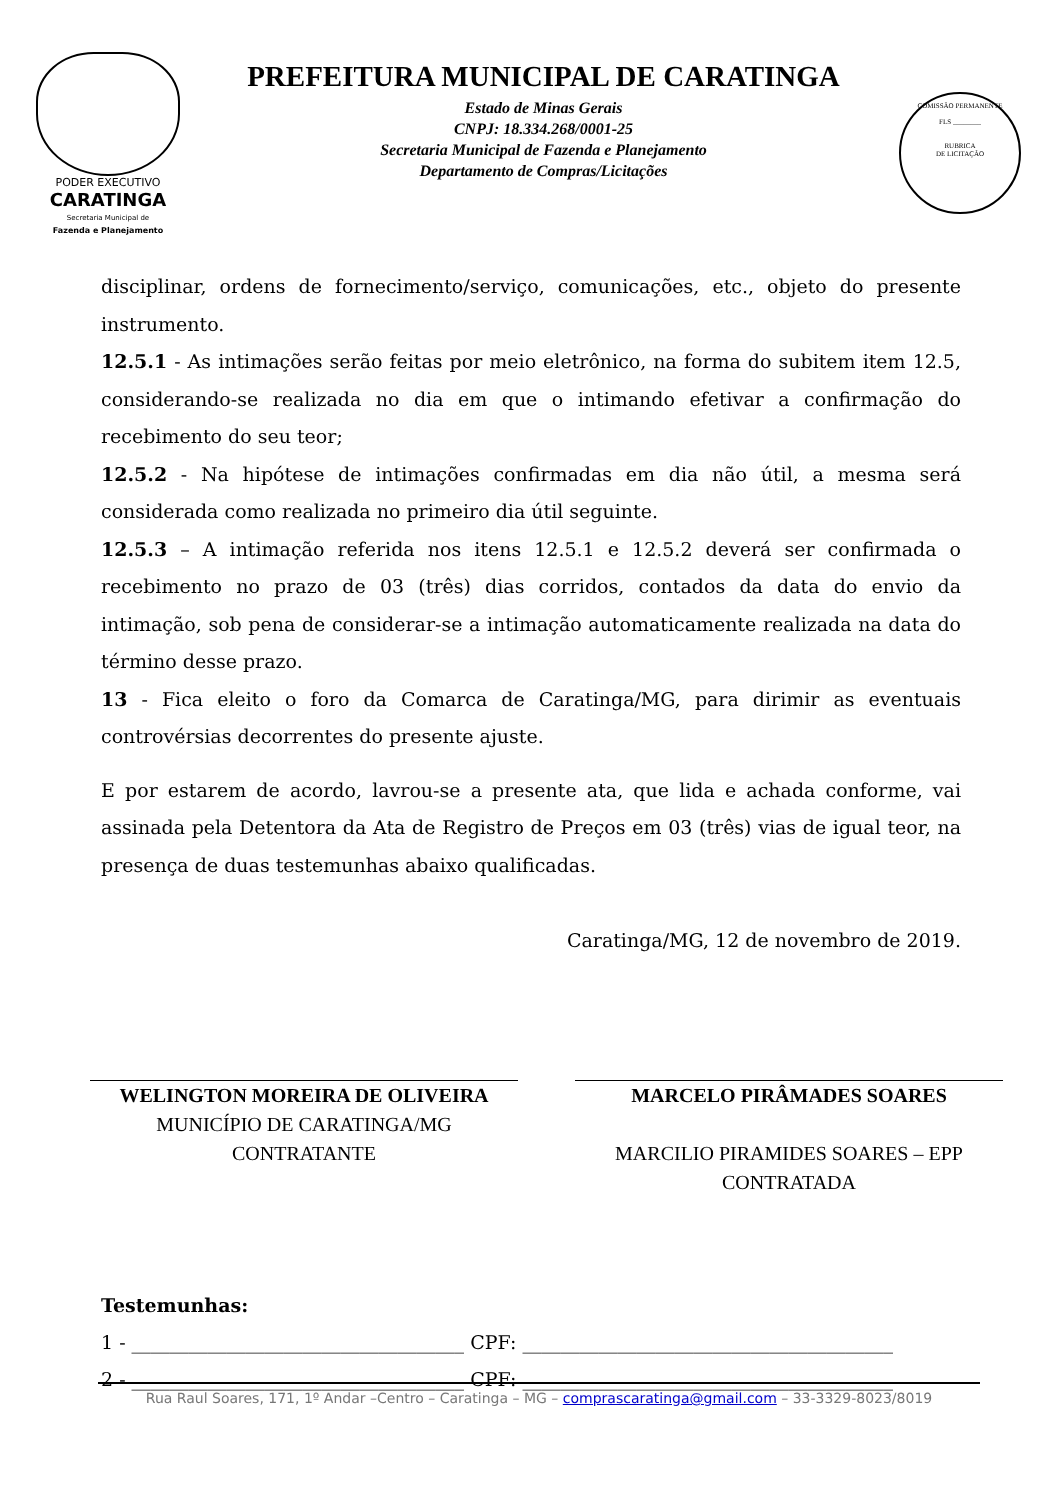PODER EXECUTIVO
CARATINGA
Secretaria Municipal de
Fazenda e Planejamento
PREFEITURA MUNICIPAL DE CARATINGA
Estado de Minas Gerais
CNPJ: 18.334.268/0001-25
Secretaria Municipal de Fazenda e Planejamento
Departamento de Compras/Licitações
COMISSÃO PERMANENTE
FLS ________
RUBRICA
DE LICITAÇÃO
disciplinar, ordens de fornecimento/serviço, comunicações, etc., objeto do presente instrumento.
12.5.1 - As intimações serão feitas por meio eletrônico, na forma do subitem item 12.5, considerando-se realizada no dia em que o intimando efetivar a confirmação do recebimento do seu teor;
12.5.2 - Na hipótese de intimações confirmadas em dia não útil, a mesma será considerada como realizada no primeiro dia útil seguinte.
12.5.3 – A intimação referida nos itens 12.5.1 e 12.5.2 deverá ser confirmada o recebimento no prazo de 03 (três) dias corridos, contados da data do envio da intimação, sob pena de considerar-se a intimação automaticamente realizada na data do término desse prazo.
13 - Fica eleito o foro da Comarca de Caratinga/MG, para dirimir as eventuais controvérsias decorrentes do presente ajuste.
E por estarem de acordo, lavrou-se a presente ata, que lida e achada conforme, vai assinada pela Detentora da Ata de Registro de Preços em 03 (três) vias de igual teor, na presença de duas testemunhas abaixo qualificadas.
Caratinga/MG, 12 de novembro de 2019.
WELINGTON MOREIRA DE OLIVEIRA
MUNICÍPIO DE CARATINGA/MG
CONTRATANTE
MARCELO PIRÂMADES SOARES
MARCILIO PIRAMIDES SOARES – EPP
CONTRATADA
Testemunhas:
1 - ___________________________________ CPF: _______________________________________
2 - ___________________________________ CPF: _______________________________________
Rua Raul Soares, 171, 1º Andar –Centro – Caratinga – MG – comprascaratinga@gmail.com – 33-3329-8023/8019